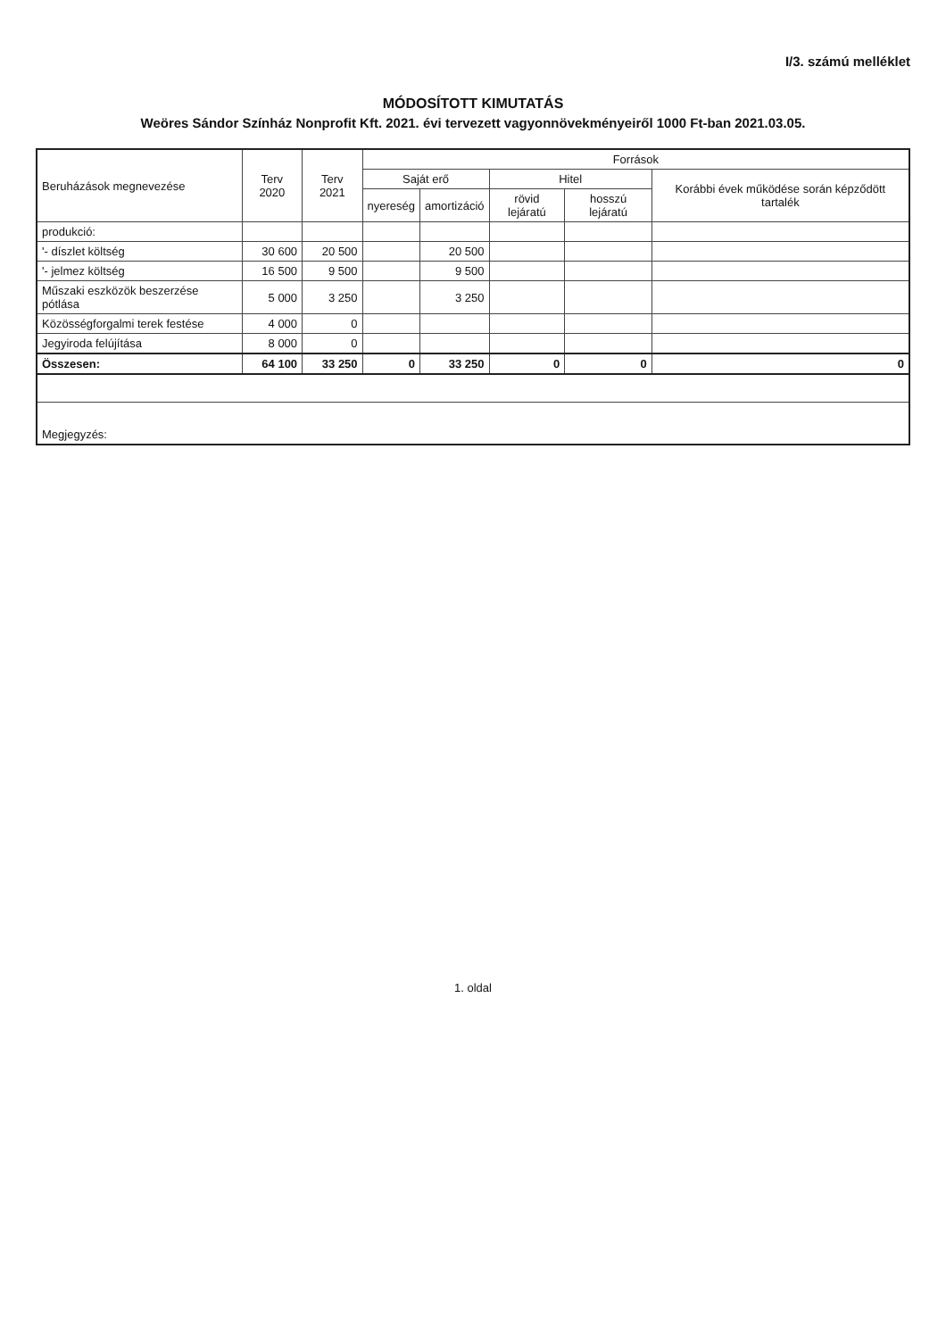I/3. számú melléklet
MÓDOSÍTOTT KIMUTATÁS
Weöres Sándor Színház Nonprofit Kft. 2021. évi tervezett vagyonnövekményeiről 1000 Ft-ban 2021.03.05.
| Beruházások megnevezése | Terv 2020 | Terv 2021 | Források | | | | |
| --- | --- | --- | --- | --- | --- | --- | --- |
| | | | Saját erő | | Hitel | | Korábbi évek működése során képződött tartalék |
| | | | nyereség | amortizáció | rövid lejáratú | hosszú lejáratú | |
| produkció: | | | | | | | |
| '- díszlet költség | 30 600 | 20 500 | | 20 500 | | | |
| '- jelmez költség | 16 500 | 9 500 | | 9 500 | | | |
| Műszaki eszközök beszerzése pótlása | 5 000 | 3 250 | | 3 250 | | | |
| Közösségforgalmi terek festése | 4 000 | 0 | | | | | |
| Jegyiroda felújítása | 8 000 | 0 | | | | | |
| Összesen: | 64 100 | 33 250 | 0 | 33 250 | 0 | 0 | 0 |
| Megjegyzés: | | | | | | | |
1. oldal